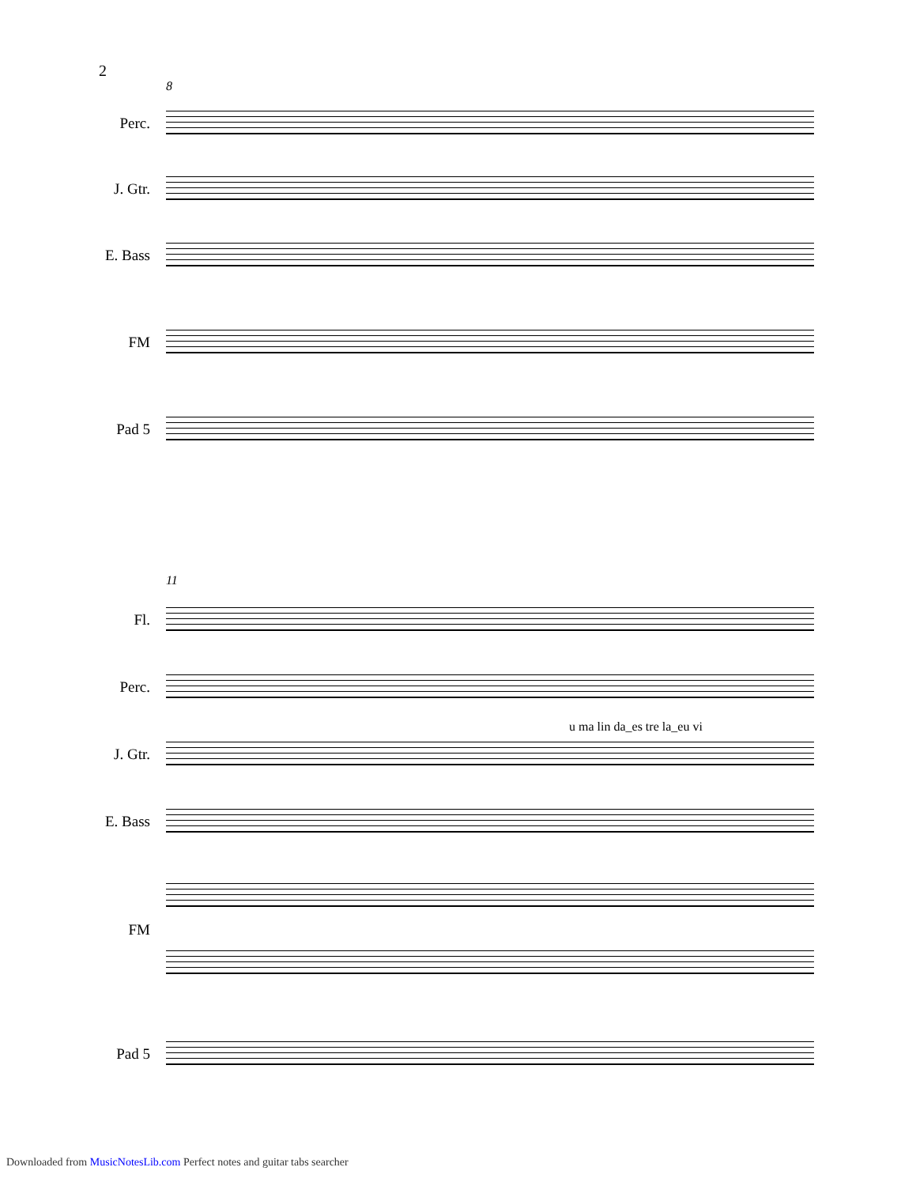2
8
Perc.
J. Gtr.
E. Bass
FM
Pad 5
11
Fl.
Perc.
u ma lin da_es tre la_eu vi
J. Gtr.
E. Bass
FM
Pad 5
Downloaded from MusicNotesLib.com Perfect notes and guitar tabs searcher